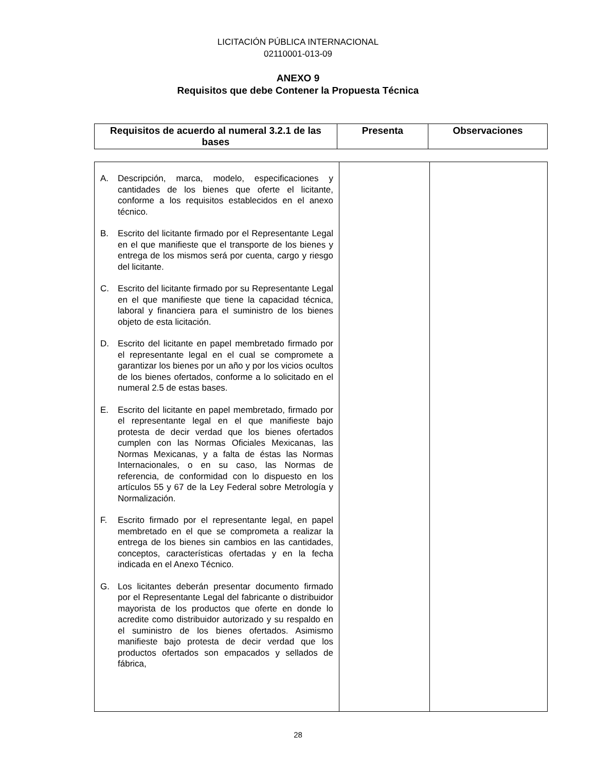LICITACIÓN PÚBLICA INTERNACIONAL
02110001-013-09
ANEXO 9
Requisitos que debe Contener la Propuesta Técnica
| Requisitos de acuerdo al numeral 3.2.1 de las bases | Presenta | Observaciones |
| --- | --- | --- |
| A. Descripción, marca, modelo, especificaciones y cantidades de los bienes que oferte el licitante, conforme a los requisitos establecidos en el anexo técnico. B. Escrito del licitante firmado por el Representante Legal en el que manifieste que el transporte de los bienes y entrega de los mismos será por cuenta, cargo y riesgo del licitante. C. Escrito del licitante firmado por su Representante Legal en el que manifieste que tiene la capacidad técnica, laboral y financiera para el suministro de los bienes objeto de esta licitación. D. Escrito del licitante en papel membretado firmado por el representante legal en el cual se compromete a garantizar los bienes por un año y por los vicios ocultos de los bienes ofertados, conforme a lo solicitado en el numeral 2.5 de estas bases. E. Escrito del licitante en papel membretado, firmado por el representante legal en el que manifieste bajo protesta de decir verdad que los bienes ofertados cumplen con las Normas Oficiales Mexicanas, las Normas Mexicanas, y a falta de éstas las Normas Internacionales, o en su caso, las Normas de referencia, de conformidad con lo dispuesto en los artículos 55 y 67 de la Ley Federal sobre Metrología y Normalización. F. Escrito firmado por el representante legal, en papel membretado en el que se comprometa a realizar la entrega de los bienes sin cambios en las cantidades, conceptos, características ofertadas y en la fecha indicada en el Anexo Técnico. G. Los licitantes deberán presentar documento firmado por el Representante Legal del fabricante o distribuidor mayorista de los productos que oferte en donde lo acredite como distribuidor autorizado y su respaldo en el suministro de los bienes ofertados. Asimismo manifieste bajo protesta de decir verdad que los productos ofertados son empacados y sellados de fábrica, | | |
28